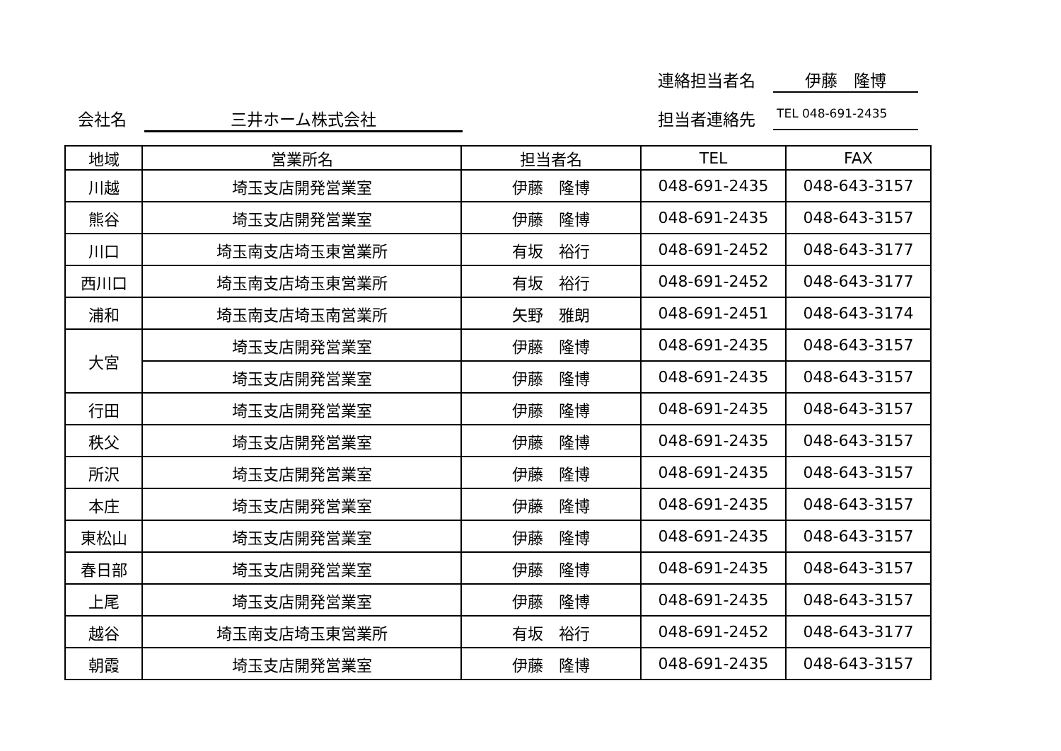連絡担当者名 伊藤　隆博
会社名 三井ホーム株式会社 担当者連絡先 TEL 048-691-2435
| 地域 | 営業所名 | 担当者名 | TEL | FAX |
| --- | --- | --- | --- | --- |
| 川越 | 埼玉支店開発営業室 | 伊藤 隆博 | 048-691-2435 | 048-643-3157 |
| 熊谷 | 埼玉支店開発営業室 | 伊藤 隆博 | 048-691-2435 | 048-643-3157 |
| 川口 | 埼玉南支店埼玉東営業所 | 有坂 裕行 | 048-691-2452 | 048-643-3177 |
| 西川口 | 埼玉南支店埼玉東営業所 | 有坂 裕行 | 048-691-2452 | 048-643-3177 |
| 浦和 | 埼玉南支店埼玉南営業所 | 矢野 雅朗 | 048-691-2451 | 048-643-3174 |
| 大宮 | 埼玉支店開発営業室 | 伊藤 隆博 | 048-691-2435 | 048-643-3157 |
| | 埼玉支店開発営業室 | 伊藤 隆博 | 048-691-2435 | 048-643-3157 |
| 行田 | 埼玉支店開発営業室 | 伊藤 隆博 | 048-691-2435 | 048-643-3157 |
| 秩父 | 埼玉支店開発営業室 | 伊藤 隆博 | 048-691-2435 | 048-643-3157 |
| 所沢 | 埼玉支店開発営業室 | 伊藤 隆博 | 048-691-2435 | 048-643-3157 |
| 本庄 | 埼玉支店開発営業室 | 伊藤 隆博 | 048-691-2435 | 048-643-3157 |
| 東松山 | 埼玉支店開発営業室 | 伊藤 隆博 | 048-691-2435 | 048-643-3157 |
| 春日部 | 埼玉支店開発営業室 | 伊藤 隆博 | 048-691-2435 | 048-643-3157 |
| 上尾 | 埼玉支店開発営業室 | 伊藤 隆博 | 048-691-2435 | 048-643-3157 |
| 越谷 | 埼玉南支店埼玉東営業所 | 有坂 裕行 | 048-691-2452 | 048-643-3177 |
| 朝霞 | 埼玉支店開発営業室 | 伊藤 隆博 | 048-691-2435 | 048-643-3157 |